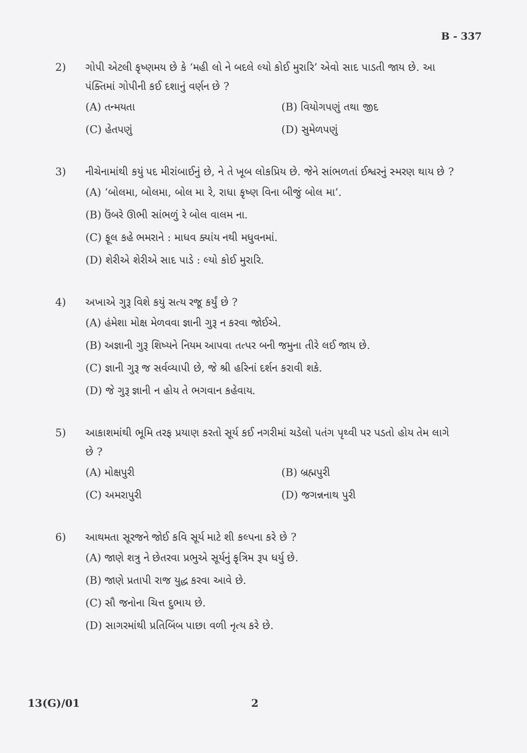B - 337
2) ગોપી એટલી કૃષ્ણમય છે કે ‘મહી લો ને બદલે લ્યો કોઈ મુરારિ’ એવો સાદ પાડતી જાય છે. આ પંક્તિમાં ગોપીની કઈ દશાનું વર્ણન છે ?
(A) તન્મયતા
(B) વિયોગપણું તથા જીદ
(C) હેતપણું
(D) સુમેળપણું
3) નીચેનામાંથી કયું પદ મીરાંબાઈનું છે, ને તે ખૂબ લોકપ્રિય છે. જેને સાંભળતાં ઈશ્વરનું સ્મરણ થાય છે ?
(A) ‘બોલમા, બોલમા, બોલ મા રે, રાધા કૃષ્ણ વિના બીજું બોલ મા’.
(B) ઉંબરે ઊભી સાંભળું રે બોલ વાલમ ના.
(C) ફૂલ કહે ભમરાને : માધવ ક્યાંય નથી મધુવનમાં.
(D) શેરીએ શેરીએ સાદ પાડે : લ્યો કોઈ મુરારિ.
4) અખાએ ગુરૂ વિશે કયું સત્ય રજૂ કર્યું છે ?
(A) હંમેશા મોક્ષ મેળવવા જ્ઞાની ગુરૂ ન કરવા જોઈએ.
(B) અજ્ઞાની ગુરૂ શિષ્યને નિયમ આપવા તત્પર બની જમુના તીરે લઈ જાય છે.
(C) જ્ઞાની ગુરૂ જ સર્વવ્યાપી છે, જે શ્રી હરિનાં દર્શન કરાવી શકે.
(D) જે ગુરૂ જ્ઞાની ન હોય તે ભગવાન કહેવાય.
5) આકાશમાંથી ભૂમિ તરફ પ્રયાણ કરતો સૂર્ય કઈ નગરીમાં ચડેલો પતંગ પૃથ્વી પર પડતો હોય તેમ લાગે છે ?
(A) મોક્ષપુરી
(B) બ્રહ્મપુરી
(C) અમરાપુરી
(D) જગન્નનાથ પુરી
6) આથમતા સૂરજને જોઈ કવિ સૂર્ય માટે શી કલ્પના કરે છે ?
(A) જાણે શત્રુ ને છેતરવા પ્રભુએ સૂર્યનું કૃત્રિમ રૂપ ધર્યુ છે.
(B) જાણે પ્રતાપી રાજ યુદ્ધ કરવા આવે છે.
(C) સૌ જનોના ચિત્ત દુભાય છે.
(D) સાગરમાંથી પ્રતિબિંબ પાછા વળી નૃત્ય કરે છે.
13(G)/01 2